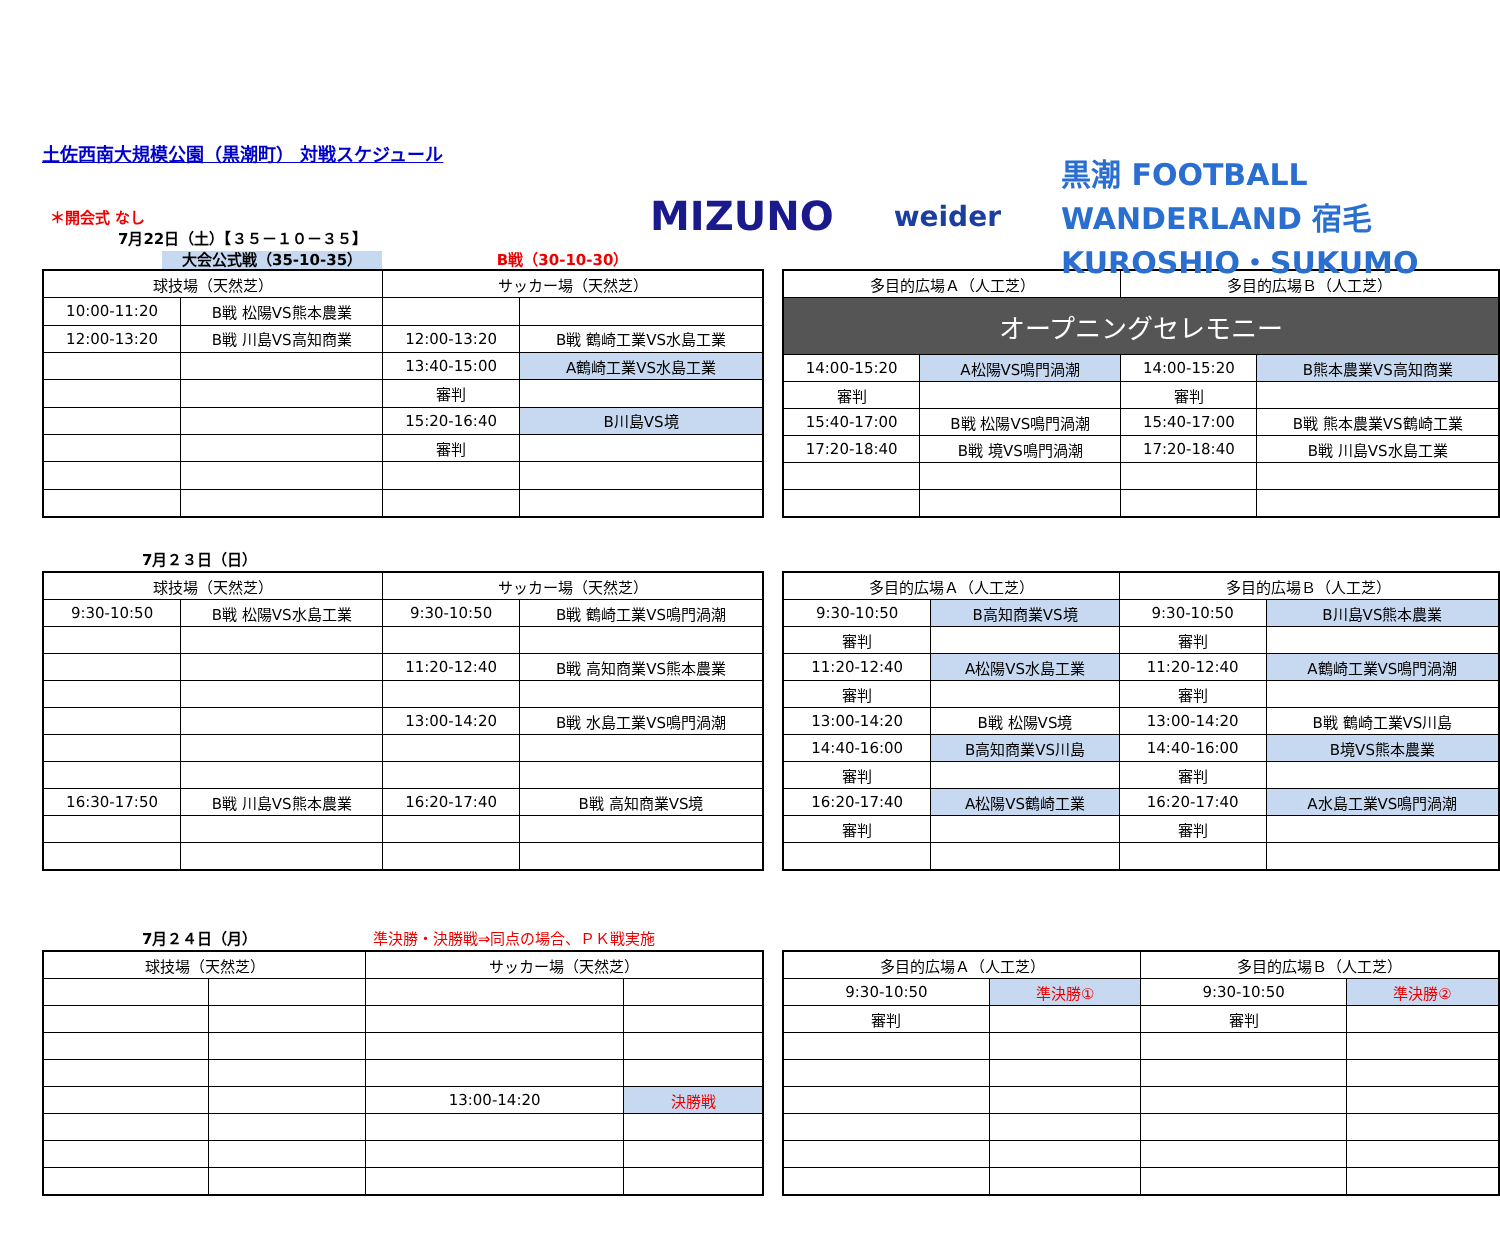土佐西南大規模公園（黒潮町） 対戦スケジュール
MIZUNO weider 黒潮 FOOTBALL WANDERLAND 宿毛 KUROSHIO・SUKUMO
＊開会式 なし
7月22日（土）【３５－１０－３５】
大会公式戦（35-10-35） B戦（30-10-30）
| 球技場（天然芝） | | サッカー場（天然芝） | |
| 10:00-11:20 | B戦 松陽VS熊本農業 | | |
| 12:00-13:20 | B戦 川島VS高知商業 | 12:00-13:20 | B戦 鶴崎工業VS水島工業 |
| | | 13:40-15:00 | A鶴崎工業VS水島工業 |
| | | 審判 | |
| | | 15:20-16:40 | B川島VS境 |
| | | 審判 | |
| 多目的広場Ａ（人工芝） | | 多目的広場Ｂ（人工芝） | |
| オープニングセレモニー | | | |
| 14:00-15:20 | A松陽VS鳴門渦潮 | 14:00-15:20 | B熊本農業VS高知商業 |
| 審判 | | 審判 | |
| 15:40-17:00 | B戦 松陽VS鳴門渦潮 | 15:40-17:00 | B戦 熊本農業VS鶴崎工業 |
| 17:20-18:40 | B戦 境VS鳴門渦潮 | 17:20-18:40 | B戦 川島VS水島工業 |
7月２３日（日）
| 球技場（天然芝） | | サッカー場（天然芝） | |
| 9:30-10:50 | B戦 松陽VS水島工業 | 9:30-10:50 | B戦 鶴崎工業VS鳴門渦潮 |
| | | 11:20-12:40 | B戦 高知商業VS熊本農業 |
| | | 13:00-14:20 | B戦 水島工業VS鳴門渦潮 |
| 16:30-17:50 | B戦 川島VS熊本農業 | 16:20-17:40 | B戦 高知商業VS境 |
| 多目的広場Ａ（人工芝） | | 多目的広場Ｂ（人工芝） | |
| 9:30-10:50 | B高知商業VS境 | 9:30-10:50 | B川島VS熊本農業 |
| 審判 | | 審判 | |
| 11:20-12:40 | A松陽VS水島工業 | 11:20-12:40 | A鶴崎工業VS鳴門渦潮 |
| 審判 | | 審判 | |
| 13:00-14:20 | B戦 松陽VS境 | 13:00-14:20 | B戦 鶴崎工業VS川島 |
| 14:40-16:00 | B高知商業VS川島 | 14:40-16:00 | B境VS熊本農業 |
| 審判 | | 審判 | |
| 16:20-17:40 | A松陽VS鶴崎工業 | 16:20-17:40 | A水島工業VS鳴門渦潮 |
| 審判 | | 審判 | |
7月２４日（月） 準決勝・決勝戦⇒同点の場合、ＰＫ戦実施
| 球技場（天然芝） | | サッカー場（天然芝） | |
| | | 13:00-14:20 | 決勝戦 |
| 多目的広場Ａ（人工芝） | | 多目的広場Ｂ（人工芝） | |
| 9:30-10:50 | 準決勝① | 9:30-10:50 | 準決勝② |
| 審判 | | 審判 | |